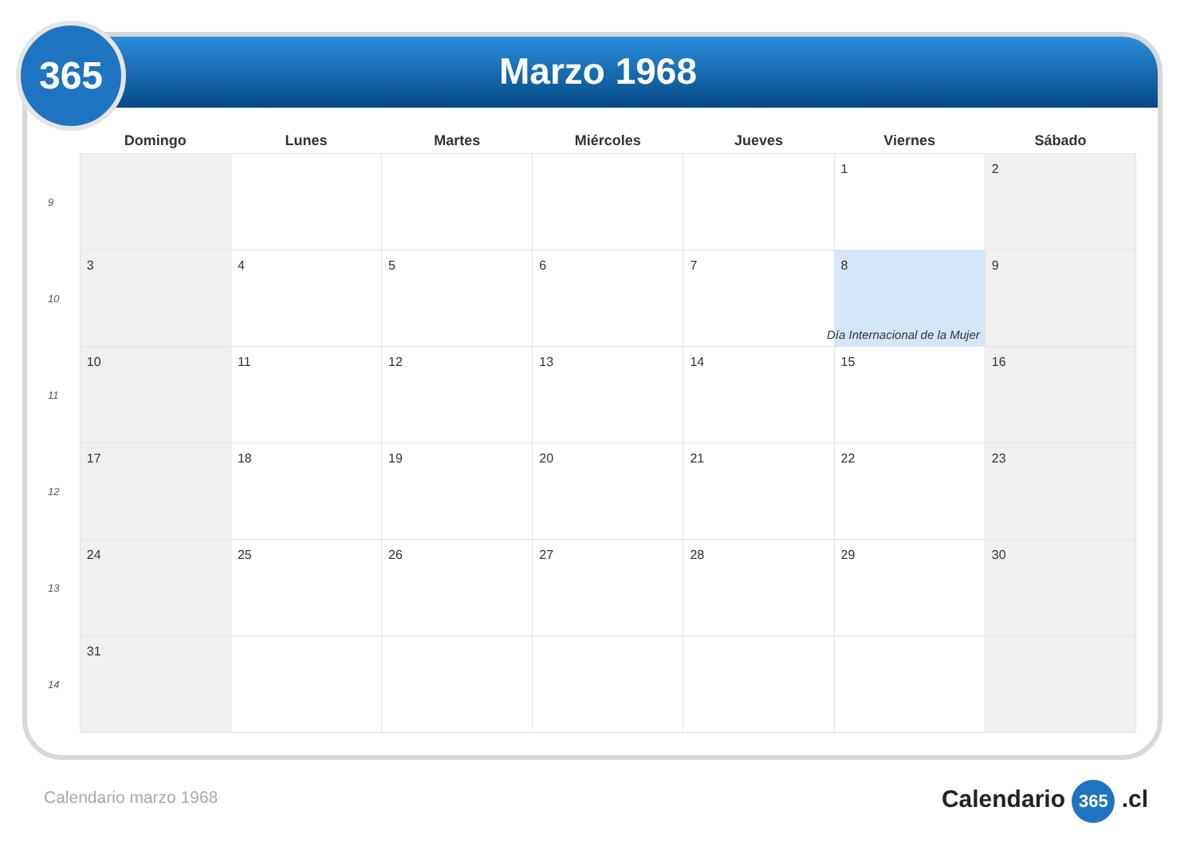365
Marzo 1968
| | Domingo | Lunes | Martes | Miércoles | Jueves | Viernes | Sábado |
| --- | --- | --- | --- | --- | --- | --- | --- |
| 9 | | | | | | 1 | 2 |
| 10 | 3 | 4 | 5 | 6 | 7 | 8 Día Internacional de la Mujer | 9 |
| 11 | 10 | 11 | 12 | 13 | 14 | 15 | 16 |
| 12 | 17 | 18 | 19 | 20 | 21 | 22 | 23 |
| 13 | 24 | 25 | 26 | 27 | 28 | 29 | 30 |
| 14 | 31 | | | | | | |
Calendario marzo 1968 Calendario 365 .cl